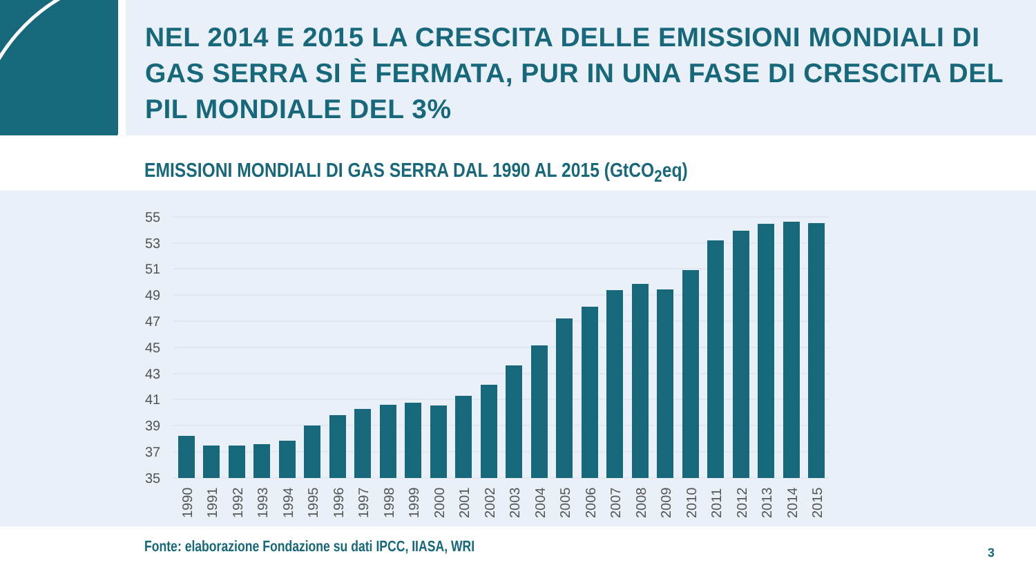NEL 2014 E 2015 LA CRESCITA DELLE EMISSIONI MONDIALI DI GAS SERRA SI È FERMATA, PUR IN UNA FASE DI CRESCITA DEL PIL MONDIALE DEL 3%
EMISSIONI MONDIALI DI GAS SERRA DAL 1990 AL 2015 (GtCO<sub>2</sub>eq)
55
53
51
49
47
45
43
41
39
37
35
1990
1991
1992
1993
1994
1995
1996
1997
1998
1999
2000
2001
2002
2003
2004
2005
2006
2007
2008
2009
2010
2011
2012
2013
2014
2015
Fonte: elaborazione Fondazione su dati IPCC, IIASA, WRI 3